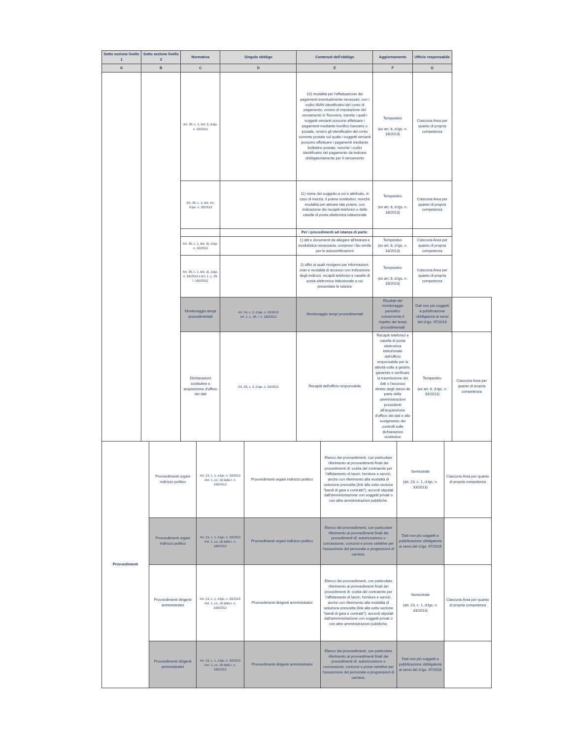| Sotto sezione livello 1 | Sotto sezione livello 2 | Normativa | Singolo obbligo | Contenuti dell'obbligo | Aggiornamento | Ufficio responsabile | |
| --- | --- | --- | --- | --- | --- | --- | --- |
| A | B | C | D | E | F | G | |
| | | Art. 35, c. 1, lett. l), d.lgs. n. 33/2013 | | 10) modalità per l'effettuazione dei pagamenti eventualmente necessari, con i codici IBAN identificativi del conto di pagamento, ovvero di imputazione del versamento in Tesoreria, tramite i quali i soggetti versanti possono effettuare i pagamenti mediante bonifico bancario o postale, ovvero gli identificativi del conto corrente postale sul quale i soggetti versanti possono effettuare i pagamenti mediante bollettino postale, nonché i codici identificativi del pagamento da indicare obbligatoriamente per il versamento | Tempestivo (ex art. 8, d.lgs. n. 33/2013) | Ciascuna Area per quanto di propria competenza | |
| | | Art. 35, c. 1, lett. m), d.lgs. n. 33/2013 | | 11) nome del soggetto a cui è attribuito, in caso di inerzia, il potere sostitutivo, nonché modalità per attivare tale potere, con indicazione dei recapiti telefonici e delle caselle di posta elettronica istituzionale | Tempestivo (ex art. 8, d.lgs. n. 33/2013) | Ciascuna Area per quanto di propria competenza | |
| | | | | Per i procedimenti ad istanza di parte: | | | |
| | | Art. 35, c. 1, lett. d), d.lgs. n. 33/2013 | | 1) atti e documenti da allegare all'istanza e modulistica necessaria, compresi i fac-simile per le autocertificazioni | Tempestivo (ex art. 8, d.lgs. n. 33/2013) | Ciascuna Area per quanto di propria competenza | |
| | | Art. 35, c. 1, lett. d), d.lgs. n. 33/2013 e Art. 1, c. 29, l. 190/2012 | | 2) uffici ai quali rivolgersi per informazioni, orari e modalità di accesso con indicazione degli indirizzi, recapiti telefonici e caselle di posta elettronica istituzionale a cui presentare le istanze | Tempestivo (ex art. 8, d.lgs. n. 33/2013) | Ciascuna Area per quanto di propria competenza | |
| | | Monitoraggio tempi procedimentali | Art. 24, c. 2, d.lgs. n. 33/2013 Art. 1, c. 28, l. n. 190/2012 | Monitoraggio tempi procedimentali | Risultati del monitoraggio periodico concernente il rispetto dei tempi procedimentali | Dati non più soggetti a pubblicazione obbligatoria ai sensi del d.lgs. 97/2016 | |
| | | Dichiarazioni sostitutive e acquisizione d'ufficio dei dati | Art. 35, c. 3, d.lgs. n. 33/2013 | Recapiti dell'ufficio responsabile | Recapiti telefonici e casella di posta elettronica istituzionale dell'ufficio responsabile per le attività volte a gestire, garantire e verificare la trasmissione dei dati o l'accesso diretto degli stessi da parte delle amministrazioni procedenti all'acquisizione d'ufficio dei dati e allo svolgimento dei controlli sulle dichiarazioni sostitutive | Tempestivo (ex art. 8, d.lgs. n. 33/2013) | Ciascuna Area per quanto di propria competenza |
| Provvedimenti | Provvedimenti organi indirizzo politico | Art. 23, c. 1, d.lgs. n. 33/2013 /Art. 1, co. 16 della l. n. 190/2012 | Provvedimenti organi indirizzo politico | Elenco dei provvedimenti, con particolare riferimento ai provvedimenti finali dei procedimenti di: scelta del contraente per l'affidamento di lavori, forniture e servizi, anche con riferimento alla modalità di selezione prescelta ( link alla sotto-sezione "bandi di gara e contratti"); accordi stipulati dall'amministrazione con soggetti privati o con altre amministrazioni pubbliche. | Semestrale (art. 23, c. 1, d.lgs. n. 33/2013) | Ciascuna Area per quanto di propria competenza |
| | Provvedimenti organi indirizzo politico | Art. 23, c. 1, d.lgs. n. 33/2013 /Art. 1, co. 16 della l. n. 190/2012 | Provvedimenti organi indirizzo politico | Elenco dei provvedimenti, con particolare riferimento ai provvedimenti finali dei procedimenti di: autorizzazione o concessione; concorsi e prove selettive per l'assunzione del personale e progressioni di carriera. | Dati non più soggetti a pubblicazione obbligatoria ai sensi del d.lgs. 97/2016 | |
| | Provvedimenti dirigenti amministrativi | Art. 23, c. 1, d.lgs. n. 33/2013 /Art. 1, co. 16 della l. n. 190/2012 | Provvedimenti dirigenti amministrativi | Elenco dei provvedimenti, con particolare riferimento ai provvedimenti finali dei procedimenti di: scelta del contraente per l'affidamento di lavori, forniture e servizi, anche con riferimento alla modalità di selezione prescelta (link alla sotto-sezione "bandi di gara e contratti"); accordi stipulati dall'amministrazione con soggetti privati o con altre amministrazioni pubbliche. | Semestrale (art. 23, c. 1, d.lgs. n. 33/2013) | Ciascuna Area per quanto di propria competenza |
| | Provvedimenti dirigenti amministrativi | Art. 23, c. 1, d.lgs. n. 33/2013 /Art. 1, co. 16 della l. n. 190/2012 | Provvedimenti dirigenti amministrativi | Elenco dei provvedimenti, con particolare riferimento ai provvedimenti finali dei procedimenti di: autorizzazione o concessione; concorsi e prove selettive per l'assunzione del personale e progressioni di carriera. | Dati non più soggetti a pubblicazione obbligatoria ai sensi del d.lgs. 97/2016 | |